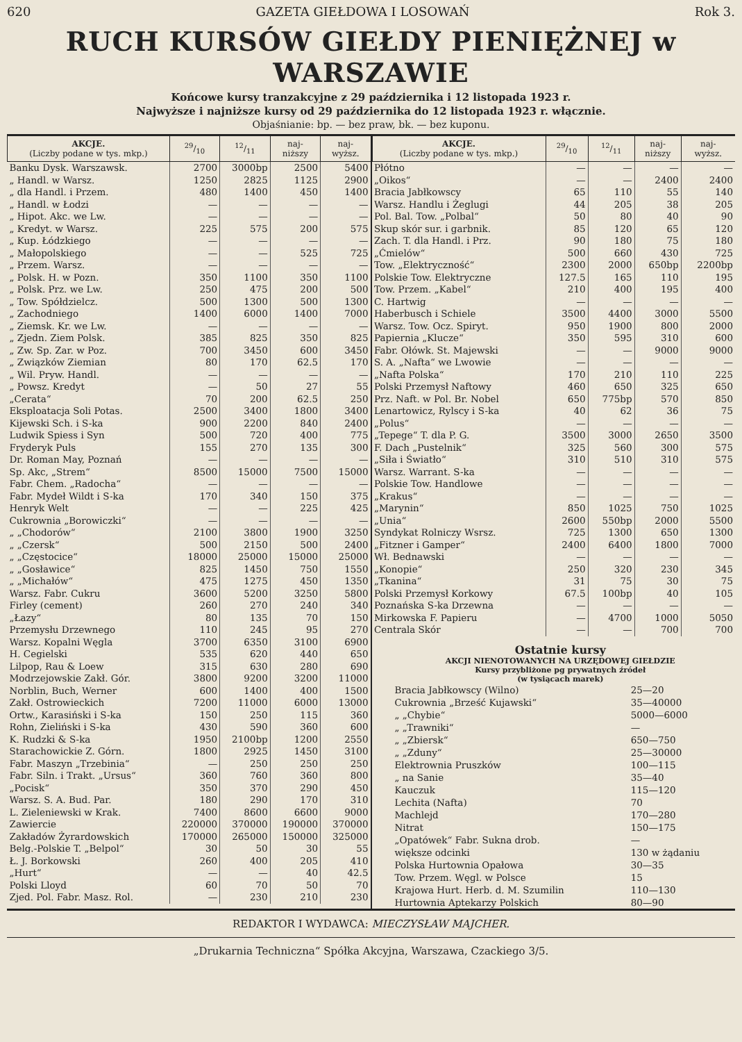620 GAZETA GIEŁDOWA I LOSOWAŃ Rok 3.
RUCH KURSÓW GIEŁDY PIENIĘŻNEJ w WARSZAWIE
Końcowe kursy tranzakcyjne z 29 października i 12 listopada 1923 r.
Najwyższe i najniższe kursy od 29 października do 12 listopada 1923 r. włącznie.
Objaśnianie: bp. — bez praw, bk. — bez kuponu.
| AKCJE. (Liczby podane w tys. mkp.) | 29/10 | 12/11 | naj- niższy | naj- wyższ. |
| --- | --- | --- | --- | --- |
| Banku Dysk. Warszawsk. | 2700 | 3000bp | 2500 | 5400 |
| „ Handl. w Warsz. | 1250 | 2825 | 1125 | 2900 |
| „ dla Handl. i Przem. | 480 | 1400 | 450 | 1400 |
| „ Handl. w Łodzi | — | — | — | — |
| „ Hipot. Akc. we Lw. | — | — | — | — |
| „ Kredyt. w Warsz. | 225 | 575 | 200 | 575 |
| „ Kup. Łódzkiego | — | — | — | — |
| „ Małopolskiego | — | — | 525 | 725 |
| „ Przem. Warsz. | — | — | — | — |
| „ Polsk. H. w Pozn. | 350 | 1100 | 350 | 1100 |
| „ Polsk. Prz. we Lw. | 250 | 475 | 200 | 500 |
| „ Tow. Spółdzielcz. | 500 | 1300 | 500 | 1300 |
| „ Zachodniego | 1400 | 6000 | 1400 | 7000 |
| „ Ziemsk. Kr. we Lw. | — | — | — | — |
| „ Zjedn. Ziem Polsk. | 385 | 825 | 350 | 825 |
| „ Zw. Sp. Zar. w Poz. | 700 | 3450 | 600 | 3450 |
| „ Związków Ziemian | 80 | 170 | 62.5 | 170 |
| „ Wil. Pryw. Handl. | — | — | — | — |
| „ Powsz. Kredyt | — | 50 | 27 | 55 |
| „Cerata“ | 70 | 200 | 62.5 | 250 |
| Eksploatacja Soli Potas. | 2500 | 3400 | 1800 | 3400 |
| Kijewski Sch. i S-ka | 900 | 2200 | 840 | 2400 |
| Ludwik Spiess i Syn | 500 | 720 | 400 | 775 |
| Fryderyk Puls | 155 | 270 | 135 | 300 |
| Dr. Roman May, Poznań | — | — | — | — |
| Sp. Akc, „Strem“ | 8500 | 15000 | 7500 | 15000 |
| Fabr. Chem. „Radocha“ | — | — | — | — |
| Fabr. Mydeł Wildt i S-ka | 170 | 340 | 150 | 375 |
| Henryk Welt | — | — | 225 | 425 |
| Cukrownia „Borowiczki“ | — | — | — | — |
| „ „Chodorów“ | 2100 | 3800 | 1900 | 3250 |
| „ „Czersk“ | 500 | 2150 | 500 | 2400 |
| „ „Częstocice“ | 18000 | 25000 | 15000 | 25000 |
| „ „Gosławice“ | 825 | 1450 | 750 | 1550 |
| „ „Michałów“ | 475 | 1275 | 450 | 1350 |
| Warsz. Fabr. Cukru | 3600 | 5200 | 3250 | 5800 |
| Firley (cement) | 260 | 270 | 240 | 340 |
| „Łazy“ | 80 | 135 | 70 | 150 |
| Przemysłu Drzewnego | 110 | 245 | 95 | 270 |
| Warsz. Kopalni Węgla | 3700 | 6350 | 3100 | 6900 |
| H. Cegielski | 535 | 620 | 440 | 650 |
| Lilpop, Rau & Loew | 315 | 630 | 280 | 690 |
| Modrzejowskie Zakł. Gór. | 3800 | 9200 | 3200 | 11000 |
| Norblin, Buch, Werner | 600 | 1400 | 400 | 1500 |
| Zakł. Ostrowieckich | 7200 | 11000 | 6000 | 13000 |
| Ortw., Karasiński i S-ka | 150 | 250 | 115 | 360 |
| Rohn, Zieliński i S-ka | 430 | 590 | 360 | 600 |
| K. Rudzki & S-ka | 1950 | 2100bp | 1200 | 2550 |
| Starachowickie Z. Górn. | 1800 | 2925 | 1450 | 3100 |
| Fabr. Maszyn „Trzebinia“ | — | 250 | 250 | 250 |
| Fabr. Siln. i Trakt. „Ursus“ | 360 | 760 | 360 | 800 |
| „Pocisk“ | 350 | 370 | 290 | 450 |
| Warsz. S. A. Bud. Par. | 180 | 290 | 170 | 310 |
| L. Zieleniewski w Krak. | 7400 | 8600 | 6600 | 9000 |
| Zawiercie | 220000 | 370000 | 190000 | 370000 |
| Zakładów Żyrardowskich | 170000 | 265000 | 150000 | 325000 |
| Belg.-Polskie T. „Belpol“ | 30 | 50 | 30 | 55 |
| Ł. J. Borkowski | 260 | 400 | 205 | 410 |
| „Hurt“ | — | — | 40 | 42.5 |
| Polski Lloyd | 60 | 70 | 50 | 70 |
| Zjed. Pol. Fabr. Masz. Rol. | — | 230 | 210 | 230 |
| AKCJE. (Liczby podane w tys. mkp.) | 29/10 | 12/11 | naj- niższy | naj- wyższ. |
| --- | --- | --- | --- | --- |
| Płótno | — | — | — | — |
| „Oikos“ | — | — | 2400 | 2400 |
| Bracia Jabłkowscy | 65 | 110 | 55 | 140 |
| Warsz. Handlu i Żeglugi | 44 | 205 | 38 | 205 |
| Pol. Bal. Tow. „Polbal“ | 50 | 80 | 40 | 90 |
| Skup skór sur. i garbnik. | 85 | 120 | 65 | 120 |
| Zach. T. dla Handl. i Prz. | 90 | 180 | 75 | 180 |
| „Ćmielów“ | 500 | 660 | 430 | 725 |
| Tow. „Elektryczność“ | 2300 | 2000 | 650bp | 2200bp |
| Polskie Tow. Elektryczne | 127.5 | 165 | 110 | 195 |
| Tow. Przem. „Kabel“ | 210 | 400 | 195 | 400 |
| C. Hartwig | — | — | — | — |
| Haberbusch i Schiele | 3500 | 4400 | 3000 | 5500 |
| Warsz. Tow. Ocz. Spiryt. | 950 | 1900 | 800 | 2000 |
| Papiernia „Klucze“ | 350 | 595 | 310 | 600 |
| Fabr. Ołówk. St. Majewski | — | — | 9000 | 9000 |
| S. A. „Nafta“ we Lwowie | — | — | — | — |
| „Nafta Polska“ | 170 | 210 | 110 | 225 |
| Polski Przemysł Naftowy | 460 | 650 | 325 | 650 |
| Prz. Naft. w Pol. Br. Nobel | 650 | 775bp | 570 | 850 |
| Lenartowicz, Rylscy i S-ka | 40 | 62 | 36 | 75 |
| „Polus“ | — | — | — | — |
| „Tepege“ T. dla P. G. | 3500 | 3000 | 2650 | 3500 |
| F. Dach „Pustelnik“ | 325 | 560 | 300 | 575 |
| „Siła i Światło“ | 310 | 510 | 310 | 575 |
| Warsz. Warrant. S-ka | — | — | — | — |
| Polskie Tow. Handlowe | — | — | — | — |
| „Krakus“ | — | — | — | — |
| „Marynin“ | 850 | 1025 | 750 | 1025 |
| „Unia“ | 2600 | 550bp | 2000 | 5500 |
| Syndykat Rolniczy Wsrsz. | 725 | 1300 | 650 | 1300 |
| „Fitzner i Gamper“ | 2400 | 6400 | 1800 | 7000 |
| Wł. Bednawski | — | — | — | — |
| „Konopie“ | 250 | 320 | 230 | 345 |
| „Tkanina“ | 31 | 75 | 30 | 75 |
| Polski Przemysł Korkowy | 67.5 | 100bp | 40 | 105 |
| Poznańska S-ka Drzewna | — | — | — | — |
| Mirkowska F. Papieru | — | 4700 | 1000 | 5050 |
| Centrala Skór | — | — | 700 | 700 |
Ostatnie kursy
AKCJI NIENOTOWANYCH NA URZĘDOWEJ GIEŁDZIE
Kursy przybliżone pg prywatnych źródeł
(w tysiącach marek)
| Bracia Jabłkowscy (Wilno) | 25—20 |
| Cukrownia „Brześć Kujawski“ | 35—40000 |
| „ „Chybie“ | 5000—6000 |
| „ „Trawniki“ | — |
| „ „Zbiersk“ | 650—750 |
| „ „Zduny“ | 25—30000 |
| Elektrownia Pruszków | 100—115 |
| „ na Sanie | 35—40 |
| Kauczuk | 115—120 |
| Lechita (Nafta) | 70 |
| Machlejd | 170—280 |
| Nitrat | 150—175 |
| „Opatówek“ Fabr. Sukna drob. | — |
| większe odcinki | 130 w żądaniu |
| Polska Hurtownia Opałowa | 30—35 |
| Tow. Przem. Węgl. w Polsce | 15 |
| Krajowa Hurt. Herb. d. M. Szumilin | 110—130 |
| Hurtownia Aptekarzy Polskich | 80—90 |
REDAKTOR I WYDAWCA: MIECZYSŁAW MAJCHER.
„Drukarnia Techniczna“ Spółka Akcyjna, Warszawa, Czackiego 3/5.